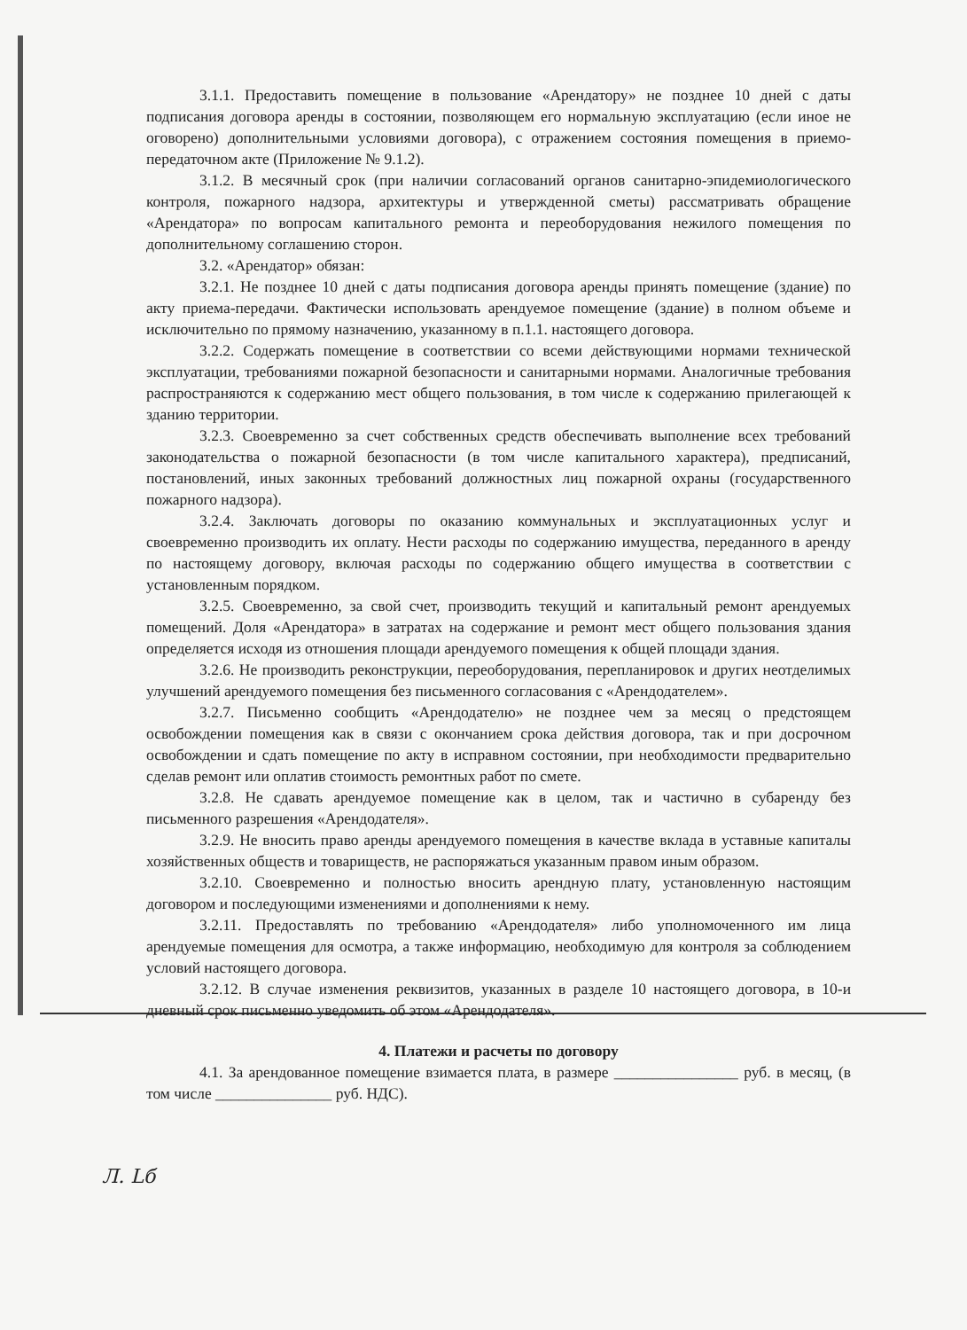3.1.1. Предоставить помещение в пользование «Арендатору» не позднее 10 дней с даты подписания договора аренды в состоянии, позволяющем его нормальную эксплуатацию (если иное не оговорено) дополнительными условиями договора), с отражением состояния помещения в приемо-передаточном акте (Приложение № 9.1.2).
3.1.2. В месячный срок (при наличии согласований органов санитарно-эпидемиологического контроля, пожарного надзора, архитектуры и утвержденной сметы) рассматривать обращение «Арендатора» по вопросам капитального ремонта и переоборудования нежилого помещения по дополнительному соглашению сторон.
3.2. «Арендатор» обязан:
3.2.1. Не позднее 10 дней с даты подписания договора аренды принять помещение (здание) по акту приема-передачи. Фактически использовать арендуемое помещение (здание) в полном объеме и исключительно по прямому назначению, указанному в п.1.1. настоящего договора.
3.2.2. Содержать помещение в соответствии со всеми действующими нормами технической эксплуатации, требованиями пожарной безопасности и санитарными нормами. Аналогичные требования распространяются к содержанию мест общего пользования, в том числе к содержанию прилегающей к зданию территории.
3.2.3. Своевременно за счет собственных средств обеспечивать выполнение всех требований законодательства о пожарной безопасности (в том числе капитального характера), предписаний, постановлений, иных законных требований должностных лиц пожарной охраны (государственного пожарного надзора).
3.2.4. Заключать договоры по оказанию коммунальных и эксплуатационных услуг и своевременно производить их оплату. Нести расходы по содержанию имущества, переданного в аренду по настоящему договору, включая расходы по содержанию общего имущества в соответствии с установленным порядком.
3.2.5. Своевременно, за свой счет, производить текущий и капитальный ремонт арендуемых помещений. Доля «Арендатора» в затратах на содержание и ремонт мест общего пользования здания определяется исходя из отношения площади арендуемого помещения к общей площади здания.
3.2.6. Не производить реконструкции, переоборудования, перепланировок и других неотделимых улучшений арендуемого помещения без письменного согласования с «Арендодателем».
3.2.7. Письменно сообщить «Арендодателю» не позднее чем за месяц о предстоящем освобождении помещения как в связи с окончанием срока действия договора, так и при досрочном освобождении и сдать помещение по акту в исправном состоянии, при необходимости предварительно сделав ремонт или оплатив стоимость ремонтных работ по смете.
3.2.8. Не сдавать арендуемое помещение как в целом, так и частично в субаренду без письменного разрешения «Арендодателя».
3.2.9. Не вносить право аренды арендуемого помещения в качестве вклада в уставные капиталы хозяйственных обществ и товариществ, не распоряжаться указанным правом иным образом.
3.2.10. Своевременно и полностью вносить арендную плату, установленную настоящим договором и последующими изменениями и дополнениями к нему.
3.2.11. Предоставлять по требованию «Арендодателя» либо уполномоченного им лица арендуемые помещения для осмотра, а также информацию, необходимую для контроля за соблюдением условий настоящего договора.
3.2.12. В случае изменения реквизитов, указанных в разделе 10 настоящего договора, в 10-и дневный срок письменно уведомить об этом «Арендодателя».
4. Платежи и расчеты по договору
4.1. За арендованное помещение взимается плата, в размере ________________ руб. в месяц, (в том числе _______________ руб. НДС).
Л. Lб